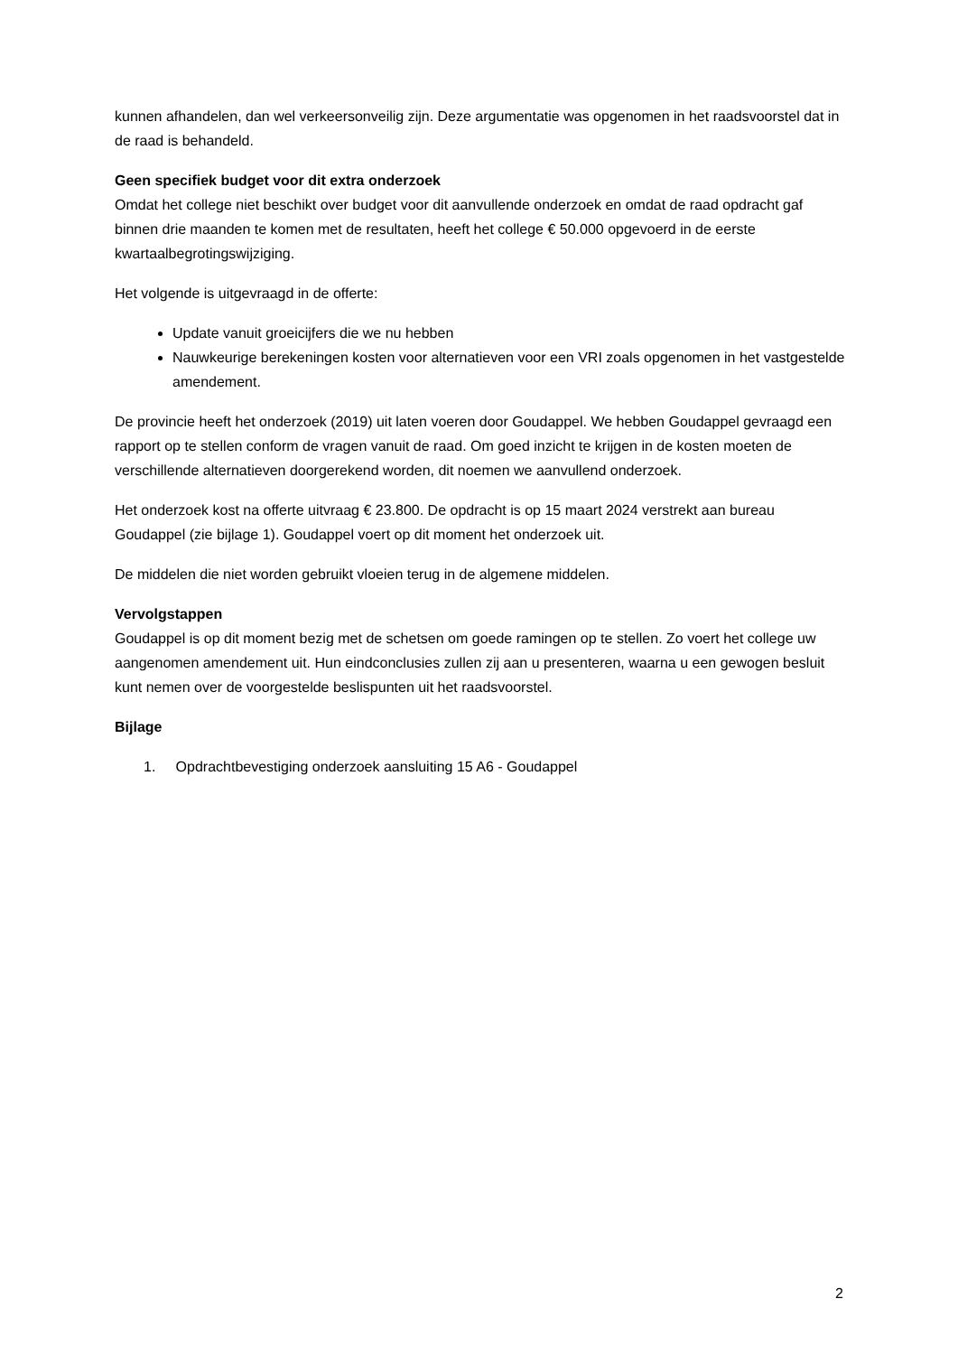kunnen afhandelen, dan wel verkeersonveilig zijn. Deze argumentatie was opgenomen in het raadsvoorstel dat in de raad is behandeld.
Geen specifiek budget voor dit extra onderzoek
Omdat het college niet beschikt over budget voor dit aanvullende onderzoek en omdat de raad opdracht gaf binnen drie maanden te komen met de resultaten, heeft het college € 50.000 opgevoerd in de eerste kwartaalbegrotingswijziging.
Het volgende is uitgevraagd in de offerte:
Update vanuit groeicijfers die we nu hebben
Nauwkeurige berekeningen kosten voor alternatieven voor een VRI zoals opgenomen in het vastgestelde amendement.
De provincie heeft het onderzoek (2019) uit laten voeren door Goudappel. We hebben Goudappel gevraagd een rapport op te stellen conform de vragen vanuit de raad. Om goed inzicht te krijgen in de kosten moeten de verschillende alternatieven doorgerekend worden, dit noemen we aanvullend onderzoek.
Het onderzoek kost na offerte uitvraag € 23.800. De opdracht is op 15 maart 2024 verstrekt aan bureau Goudappel (zie bijlage 1). Goudappel voert op dit moment het onderzoek uit.
De middelen die niet worden gebruikt vloeien terug in de algemene middelen.
Vervolgstappen
Goudappel is op dit moment bezig met de schetsen om goede ramingen op te stellen. Zo voert het college uw aangenomen amendement uit. Hun eindconclusies zullen zij aan u presenteren, waarna u een gewogen besluit kunt nemen over de voorgestelde beslispunten uit het raadsvoorstel.
Bijlage
1. Opdrachtbevestiging onderzoek aansluiting 15 A6 - Goudappel
2